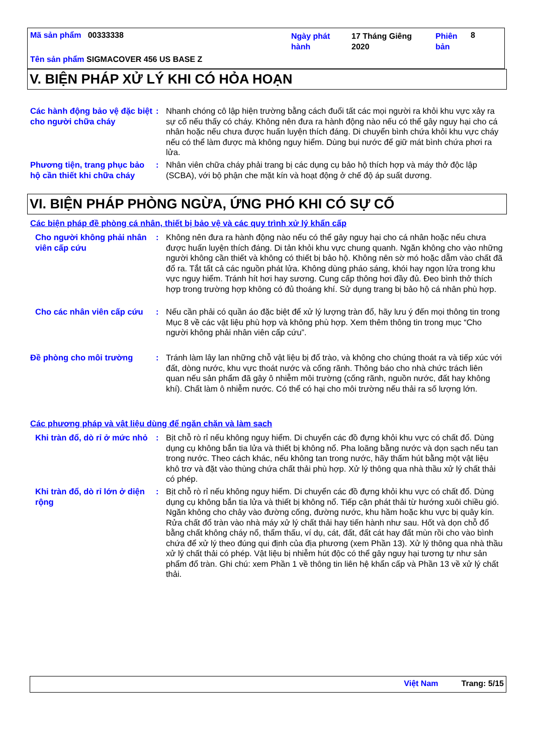Mã sản phẩm 00333338
Ngày phát hành
17 Tháng Giêng 2020
Phiên bản
8
Tên sản phẩm SIGMACOVER 456 US BASE Z
V. BIỆN PHÁP XỬ LÝ KHI CÓ HỎA HOẠN
Các hành động bảo vệ đặc biệt cho người chữa cháy
: Nhanh chóng cô lập hiện trường bằng cách đuổi tất các mọi người ra khỏi khu vực xảy ra sự cố nếu thấy có cháy. Không nên đưa ra hành động nào nếu có thể gây nguy hại cho cá nhân hoặc nếu chưa được huấn luyện thích đáng. Di chuyển bình chứa khỏi khu vực cháy nếu có thể làm được mà không nguy hiểm. Dùng bụi nước để giữ mát bình chứa phơi ra lửa.
Phương tiện, trang phục bảo hộ cần thiết khi chữa cháy
: Nhân viên chữa cháy phải trang bị các dụng cụ bảo hộ thích hợp và máy thở độc lập (SCBA), với bộ phận che mặt kín và hoạt động ở chế độ áp suất dương.
VI. BIỆN PHÁP PHÒNG NGỪA, ỨNG PHÓ KHI CÓ SỰ CỐ
Các biện pháp đề phòng cá nhân, thiết bị bảo vệ và các quy trình xử lý khẩn cấp
Cho người không phải nhân viên cấp cứu
: Không nên đưa ra hành động nào nếu có thể gây nguy hại cho cá nhân hoặc nếu chưa được huấn luyện thích đáng. Di tản khỏi khu vực chung quanh. Ngăn không cho vào những người không cần thiết và không có thiết bị bảo hộ. Không nên sờ mó hoặc dẵm vào chất đã đổ ra. Tắt tất cả các nguồn phát lửa. Không dùng pháo sáng, khói hay ngọn lửa trong khu vực nguy hiểm. Tránh hít hơi hay sương. Cung cấp thông hơi đầy đủ. Đeo bình thở thích hợp trong trường hợp không có đủ thoáng khí. Sử dụng trang bị bảo hộ cá nhân phù hợp.
Cho các nhân viên cấp cứu
: Nếu cần phải có quần áo đặc biệt để xử lý lượng tràn đổ, hãy lưu ý đến mọi thông tin trong Mục 8 về các vật liệu phù hợp và không phù hợp. Xem thêm thông tin trong mục “Cho người không phải nhân viên cấp cứu”.
Đề phòng cho môi trường : Tránh làm lây lan những chỗ vật liệu bị đổ trào, và không cho chúng thoát ra và tiếp xúc với đất, dòng nước, khu vực thoát nước và cống rãnh. Thông báo cho nhà chức trách liên quan nếu sản phẩm đã gây ô nhiễm môi trường (cống rãnh, nguồn nước, đất hay không khí). Chất làm ô nhiễm nước. Có thể có hại cho môi trường nếu thải ra số lượng lớn.
Các phương pháp và vật liệu dùng để ngăn chặn và làm sạch
Khi tràn đổ, dò rỉ ở mức nhỏ
: Bịt chỗ rò rỉ nếu không nguy hiểm. Di chuyển các đồ đựng khỏi khu vực có chất đổ. Dùng dụng cụ không bắn tia lửa và thiết bị không nổ. Pha loãng bằng nước và dọn sạch nếu tan trong nước. Theo cách khác, nếu không tan trong nước, hãy thấm hút bằng một vật liệu khô trơ và đặt vào thùng chứa chất thải phù hợp. Xử lý thông qua nhà thầu xử lý chất thải có phép.
Khi tràn đổ, dò rỉ lớn ở diện rộng
: Bịt chỗ rò rỉ nếu không nguy hiểm. Di chuyển các đồ đựng khỏi khu vực có chất đổ. Dùng dụng cụ không bắn tia lửa và thiết bị không nổ. Tiếp cận phát thải từ hướng xuôi chiều gió. Ngăn không cho chảy vào đường cống, đường nước, khu hầm hoặc khu vực bị quây kín. Rửa chất đổ tràn vào nhà máy xử lý chất thải hay tiến hành như sau. Hốt và dọn chỗ đổ bằng chất không cháy nổ, thẩm thấu, ví dụ, cát, đất, đất cát hay đất mùn rồi cho vào bình chứa để xử lý theo đúng qui định của địa phương (xem Phần 13). Xử lý thông qua nhà thầu xử lý chất thải có phép. Vật liệu bị nhiễm hút độc có thể gây nguy hại tương tự như sản phẩm đổ tràn. Ghi chú: xem Phần 1 về thông tin liên hệ khẩn cấp và Phần 13 về xử lý chất thải.
Việt Nam Trang: 5/15